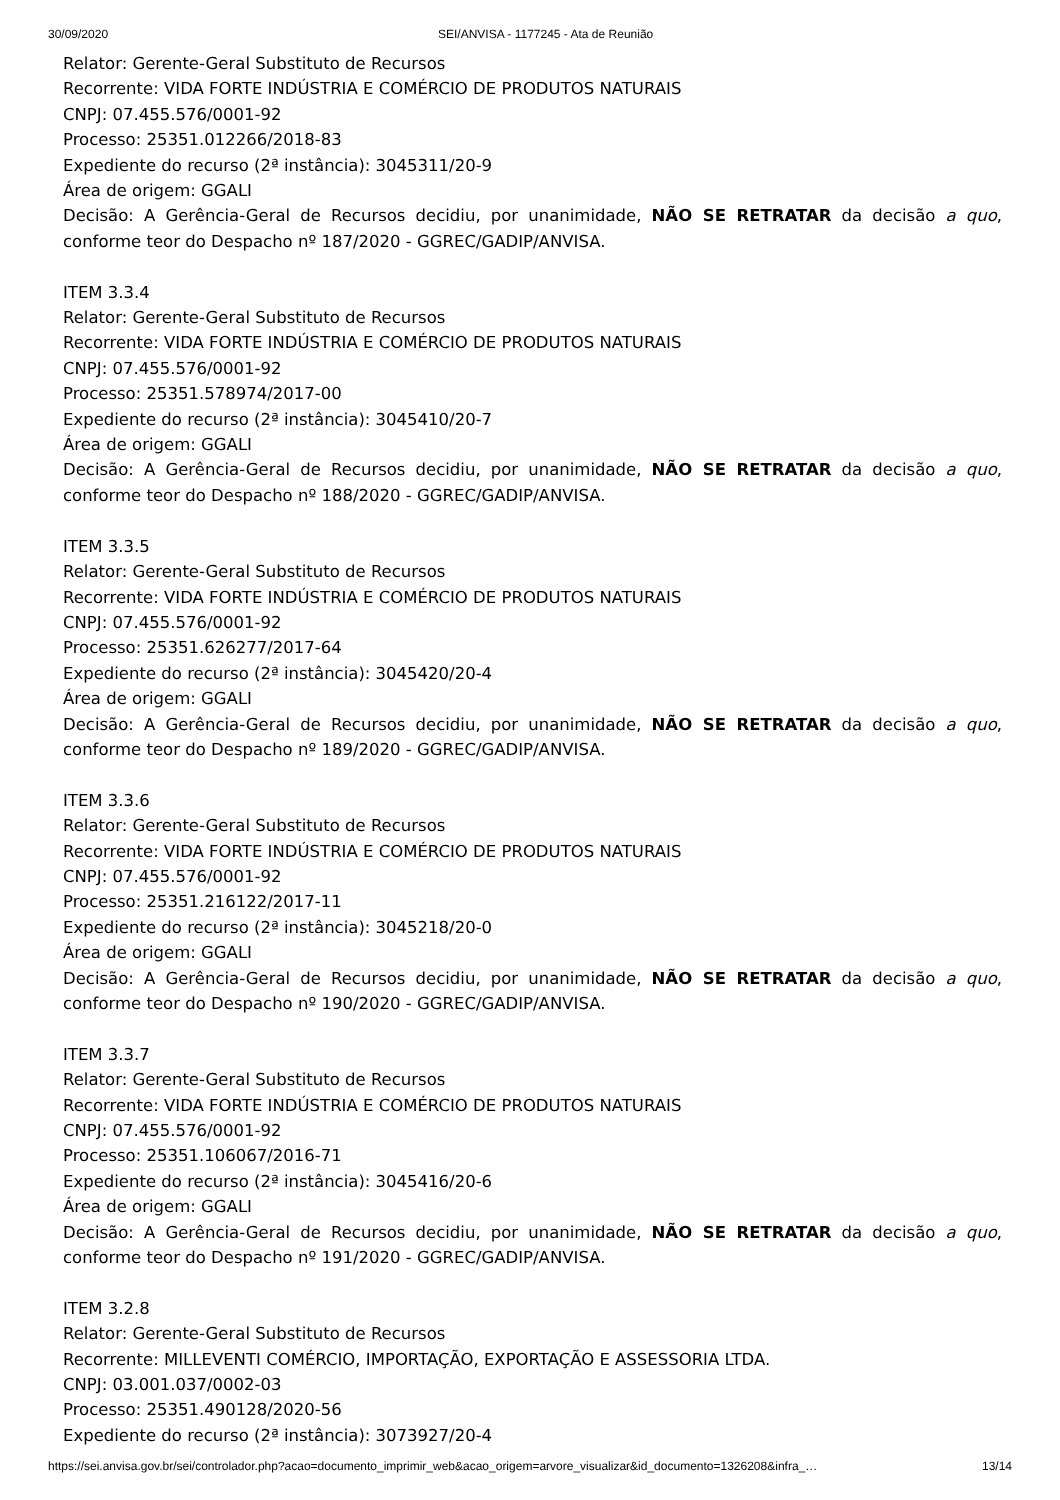30/09/2020 SEI/ANVISA - 1177245 - Ata de Reunião
Relator: Gerente-Geral Substituto de Recursos
Recorrente: VIDA FORTE INDÚSTRIA E COMÉRCIO DE PRODUTOS NATURAIS
CNPJ: 07.455.576/0001-92
Processo: 25351.012266/2018-83
Expediente do recurso (2ª instância): 3045311/20-9
Área de origem: GGALI
Decisão: A Gerência-Geral de Recursos decidiu, por unanimidade, NÃO SE RETRATAR da decisão a quo, conforme teor do Despacho nº 187/2020 - GGREC/GADIP/ANVISA.
ITEM 3.3.4
Relator: Gerente-Geral Substituto de Recursos
Recorrente: VIDA FORTE INDÚSTRIA E COMÉRCIO DE PRODUTOS NATURAIS
CNPJ: 07.455.576/0001-92
Processo: 25351.578974/2017-00
Expediente do recurso (2ª instância): 3045410/20-7
Área de origem: GGALI
Decisão: A Gerência-Geral de Recursos decidiu, por unanimidade, NÃO SE RETRATAR da decisão a quo, conforme teor do Despacho nº 188/2020 - GGREC/GADIP/ANVISA.
ITEM 3.3.5
Relator: Gerente-Geral Substituto de Recursos
Recorrente: VIDA FORTE INDÚSTRIA E COMÉRCIO DE PRODUTOS NATURAIS
CNPJ: 07.455.576/0001-92
Processo: 25351.626277/2017-64
Expediente do recurso (2ª instância): 3045420/20-4
Área de origem: GGALI
Decisão: A Gerência-Geral de Recursos decidiu, por unanimidade, NÃO SE RETRATAR da decisão a quo, conforme teor do Despacho nº 189/2020 - GGREC/GADIP/ANVISA.
ITEM 3.3.6
Relator: Gerente-Geral Substituto de Recursos
Recorrente: VIDA FORTE INDÚSTRIA E COMÉRCIO DE PRODUTOS NATURAIS
CNPJ: 07.455.576/0001-92
Processo: 25351.216122/2017-11
Expediente do recurso (2ª instância): 3045218/20-0
Área de origem: GGALI
Decisão: A Gerência-Geral de Recursos decidiu, por unanimidade, NÃO SE RETRATAR da decisão a quo, conforme teor do Despacho nº 190/2020 - GGREC/GADIP/ANVISA.
ITEM 3.3.7
Relator: Gerente-Geral Substituto de Recursos
Recorrente: VIDA FORTE INDÚSTRIA E COMÉRCIO DE PRODUTOS NATURAIS
CNPJ: 07.455.576/0001-92
Processo: 25351.106067/2016-71
Expediente do recurso (2ª instância): 3045416/20-6
Área de origem: GGALI
Decisão: A Gerência-Geral de Recursos decidiu, por unanimidade, NÃO SE RETRATAR da decisão a quo, conforme teor do Despacho nº 191/2020 - GGREC/GADIP/ANVISA.
ITEM 3.2.8
Relator: Gerente-Geral Substituto de Recursos
Recorrente: MILLEVENTI COMÉRCIO, IMPORTAÇÃO, EXPORTAÇÃO E ASSESSORIA LTDA.
CNPJ: 03.001.037/0002-03
Processo: 25351.490128/2020-56
Expediente do recurso (2ª instância): 3073927/20-4
https://sei.anvisa.gov.br/sei/controlador.php?acao=documento_imprimir_web&acao_origem=arvore_visualizar&id_documento=1326208&infra_… 13/14